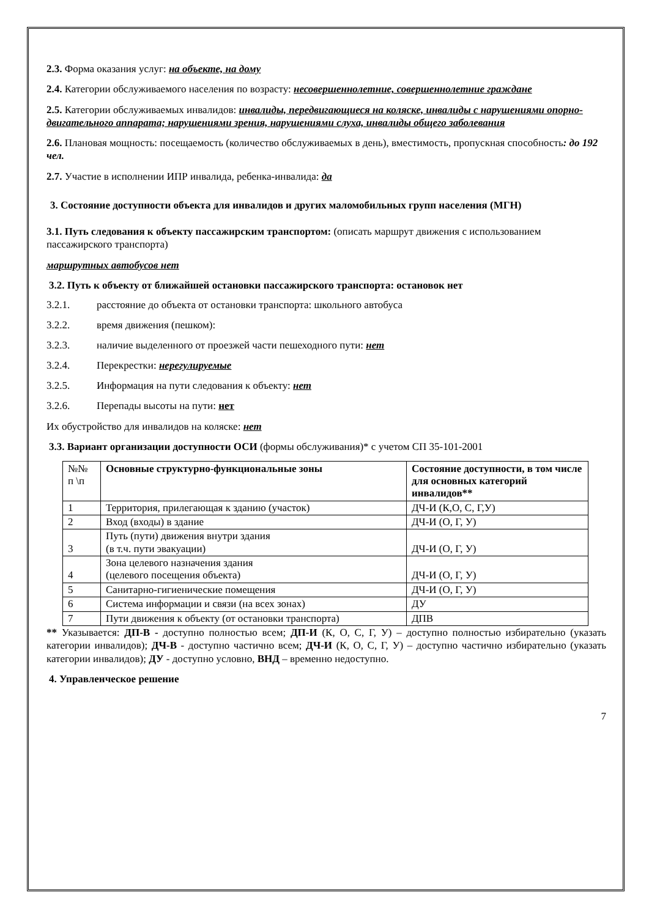2.3. Форма оказания услуг: на объекте, на дому
2.4. Категории обслуживаемого населения по возрасту: несовершеннолетние, совершеннолетние граждане
2.5. Категории обслуживаемых инвалидов: инвалиды, передвигающиеся на коляске, инвалиды с нарушениями опорно-двигательного аппарата; нарушениями зрения, нарушениями слуха, инвалиды общего заболевания
2.6. Плановая мощность: посещаемость (количество обслуживаемых в день), вместимость, пропускная способность: до 192 чел.
2.7. Участие в исполнении ИПР инвалида, ребенка-инвалида: да
3. Состояние доступности объекта для инвалидов и других маломобильных групп населения (МГН)
3.1. Путь следования к объекту пассажирским транспортом: (описать маршрут движения с использованием пассажирского транспорта)
маршрутных автобусов нет
3.2. Путь к объекту от ближайшей остановки пассажирского транспорта: остановок нет
3.2.1. расстояние до объекта от остановки транспорта: школьного автобуса
3.2.2. время движения (пешком):
3.2.3. наличие выделенного от проезжей части пешеходного пути: нет
3.2.4. Перекрестки: нерегулируемые
3.2.5. Информация на пути следования к объекту: нет
3.2.6. Перепады высоты на пути: нет
Их обустройство для инвалидов на коляске: нет
3.3. Вариант организации доступности ОСИ (формы обслуживания)* с учетом СП 35-101-2001
| №№ п \п | Основные структурно-функциональные зоны | Состояние доступности, в том числе для основных категорий инвалидов** |
| --- | --- | --- |
| 1 | Территория, прилегающая к зданию (участок) | ДЧ-И (К,О, С, Г,У) |
| 2 | Вход (входы) в здание | ДЧ-И (О, Г, У) |
| 3 | Путь (пути) движения внутри здания (в т.ч. пути эвакуации) | ДЧ-И (О, Г, У) |
| 4 | Зона целевого назначения здания (целевого посещения объекта) | ДЧ-И (О, Г, У) |
| 5 | Санитарно-гигиенические помещения | ДЧ-И (О, Г, У) |
| 6 | Система информации и связи (на всех зонах) | ДУ |
| 7 | Пути движения к объекту (от остановки транспорта) | ДПВ |
** Указывается: ДП-В - доступно полностью всем; ДП-И (К, О, С, Г, У) – доступно полностью избирательно (указать категории инвалидов); ДЧ-В - доступно частично всем; ДЧ-И (К, О, С, Г, У) – доступно частично избирательно (указать категории инвалидов); ДУ - доступно условно, ВНД – временно недоступно.
4. Управленческое решение
7